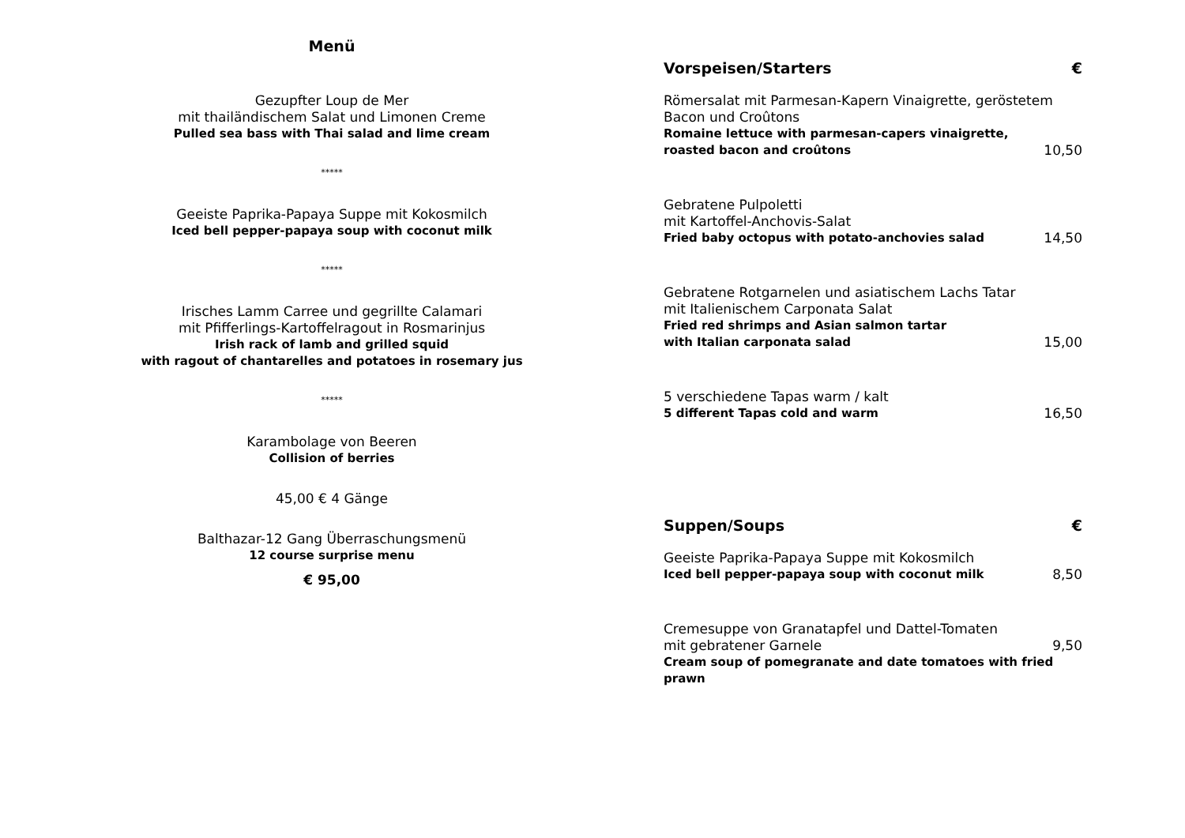Menü
Gezupfter Loup de Mer
mit thailändischem Salat und Limonen Creme
Pulled sea bass with Thai salad and lime cream
*****
Geeiste Paprika-Papaya Suppe mit Kokosmilch
Iced bell pepper-papaya soup with coconut milk
*****
Irisches Lamm Carree und gegrillte Calamari
mit Pfifferlings-Kartoffelragout in Rosmarinjus
Irish rack of lamb and grilled squid
with ragout of chantarelles and potatoes in rosemary jus
*****
Karambolage von Beeren
Collision of berries
45,00 € 4 Gänge
Balthazar-12 Gang Überraschungsmenü
12 course surprise menu
€ 95,00
Vorspeisen/Starters €
Römersalat mit Parmesan-Kapern Vinaigrette, geröstetem Bacon und Croûtons
Romaine lettuce with parmesan-capers vinaigrette,
roasted bacon and croûtons
10,50
Gebratene Pulpoletti
mit Kartoffel-Anchovis-Salat
Fried baby octopus with potato-anchovies salad
14,50
Gebratene Rotgarnelen und asiatischem Lachs Tatar
mit Italienischem Carponata Salat
Fried red shrimps and Asian salmon tartar
with Italian carponata salad
15,00
5 verschiedene Tapas warm / kalt
5 different Tapas cold and warm
16,50
Suppen/Soups €
Geeiste Paprika-Papaya Suppe mit Kokosmilch
Iced bell pepper-papaya soup with coconut milk
8,50
Cremesuppe von Granatapfel und Dattel-Tomaten
mit gebratener Garnele
9,50
Cream soup of pomegranate and date tomatoes with fried prawn